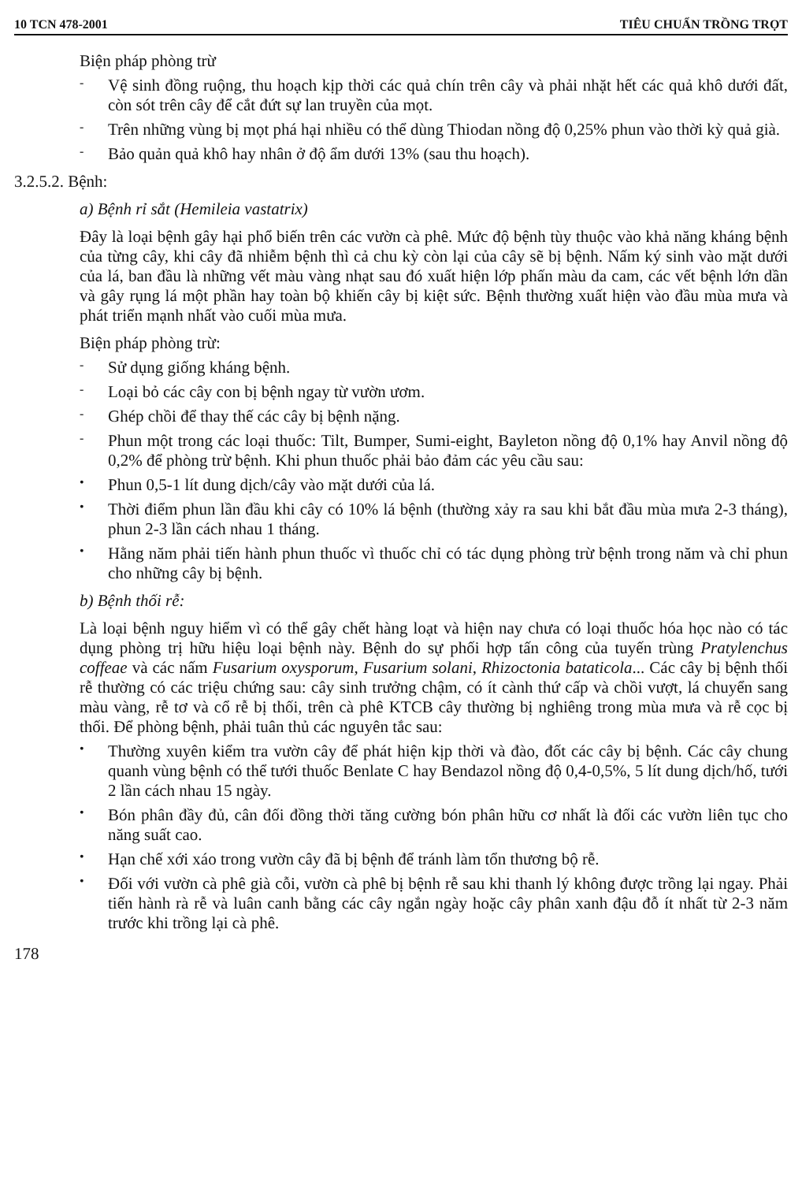10 TCN 478-2001 TIÊU CHUẨN TRỒNG TRỌT
Biện pháp phòng trừ
-
Vệ sinh đồng ruộng, thu hoạch kịp thời các quả chín trên cây và phải nhặt hết các quả khô dưới đất, còn sót trên cây để cắt đứt sự lan truyền của mọt.
-
Trên những vùng bị mọt phá hại nhiều có thể dùng Thiodan nồng độ 0,25% phun vào thời kỳ quả già.
-
Bảo quản quả khô hay nhân ở độ ẩm dưới 13% (sau thu hoạch).
3.2.5.2. Bệnh:
a) Bệnh rỉ sắt (Hemileia vastatrix)
Đây là loại bệnh gây hại phổ biến trên các vườn cà phê. Mức độ bệnh tùy thuộc vào khả năng kháng bệnh của từng cây, khi cây đã nhiễm bệnh thì cả chu kỳ còn lại của cây sẽ bị bệnh. Nấm ký sinh vào mặt dưới của lá, ban đầu là những vết màu vàng nhạt sau đó xuất hiện lớp phấn màu da cam, các vết bệnh lớn dần và gây rụng lá một phần hay toàn bộ khiến cây bị kiệt sức. Bệnh thường xuất hiện vào đầu mùa mưa và phát triển mạnh nhất vào cuối mùa mưa.
Biện pháp phòng trừ:
-
Sử dụng giống kháng bệnh.
-
Loại bỏ các cây con bị bệnh ngay từ vườn ươm.
-
Ghép chồi để thay thế các cây bị bệnh nặng.
-
Phun một trong các loại thuốc: Tilt, Bumper, Sumi-eight, Bayleton nồng độ 0,1% hay Anvil nồng độ 0,2% để phòng trừ bệnh. Khi phun thuốc phải bảo đảm các yêu cầu sau:
•
Phun 0,5-1 lít dung dịch/cây vào mặt dưới của lá.
•
Thời điểm phun lần đầu khi cây có 10% lá bệnh (thường xảy ra sau khi bắt đầu mùa mưa 2-3 tháng), phun 2-3 lần cách nhau 1 tháng.
•
Hằng năm phải tiến hành phun thuốc vì thuốc chỉ có tác dụng phòng trừ bệnh trong năm và chỉ phun cho những cây bị bệnh.
b) Bệnh thối rễ:
Là loại bệnh nguy hiểm vì có thể gây chết hàng loạt và hiện nay chưa có loại thuốc hóa học nào có tác dụng phòng trị hữu hiệu loại bệnh này. Bệnh do sự phối hợp tấn công của tuyến trùng Pratylenchus coffeae và các nấm Fusarium oxysporum, Fusarium solani, Rhizoctonia bataticola... Các cây bị bệnh thối rễ thường có các triệu chứng sau: cây sinh trưởng chậm, có ít cành thứ cấp và chồi vượt, lá chuyển sang màu vàng, rễ tơ và cổ rễ bị thối, trên cà phê KTCB cây thường bị nghiêng trong mùa mưa và rễ cọc bị thối. Để phòng bệnh, phải tuân thủ các nguyên tắc sau:
•
Thường xuyên kiểm tra vườn cây để phát hiện kịp thời và đào, đốt các cây bị bệnh. Các cây chung quanh vùng bệnh có thể tưới thuốc Benlate C hay Bendazol nồng độ 0,4-0,5%, 5 lít dung dịch/hố, tưới 2 lần cách nhau 15 ngày.
•
Bón phân đầy đủ, cân đối đồng thời tăng cường bón phân hữu cơ nhất là đối các vườn liên tục cho năng suất cao.
•
Hạn chế xới xáo trong vườn cây đã bị bệnh để tránh làm tổn thương bộ rễ.
•
Đối với vườn cà phê già cỗi, vườn cà phê bị bệnh rễ sau khi thanh lý không được trồng lại ngay. Phải tiến hành rà rễ và luân canh bằng các cây ngắn ngày hoặc cây phân xanh đậu đỗ ít nhất từ 2-3 năm trước khi trồng lại cà phê.
178